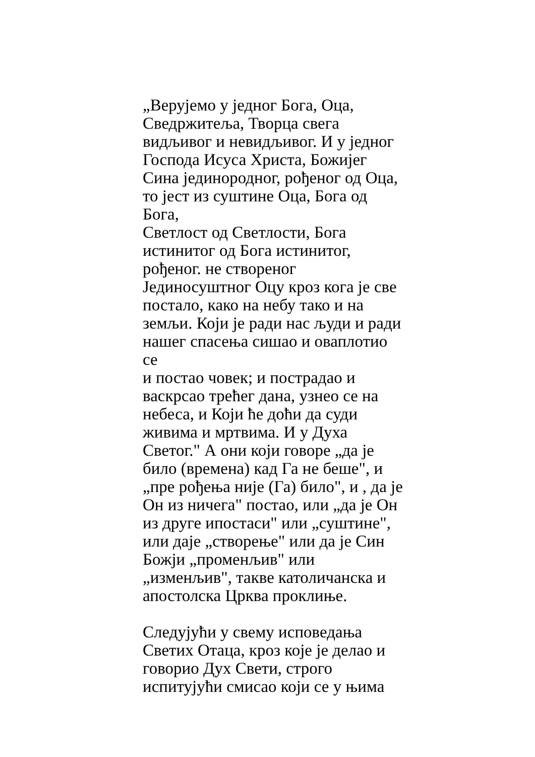„Верујемо у једног Бога, Оца,
Сведржитеља, Творца свега
видљивог и невидљивог. И у једног
Господа Исуса Христа, Божијег
Сина јединородног, рођеног од Оца,
то јест из суштине Оца, Бога од Бога,
Светлост од Светлости, Бога
истинитог од Бога истинитог,
рођеног. не створеног
Јединосуштног Оцу кроз кога је све
постало, како на небу тако и на
земљи. Који је ради нас људи и ради
нашег спасења сишао и оваплотио се
и постао човек; и пострадао и
васкрсао трећег дана, узнео се на
небеса, и Који ће доћи да суди
живима и мртвима. И у Духа
Светог." А они који говоре „да је
било (времена) кад Га не беше", и
„пре рођења није (Га) било", и , да је
Он из ничега" постао, или „да је Он
из друге ипостаси" или „суштине",
или даје „створење" или да је Син
Божји „променљив" или
„изменљив", такве католичанска и
апостолска Црква проклиње.
Следујући у свему исповедања
Светих Отаца, кроз које је делао и
говорио Дух Свети, строго
испитујући смисао који се у њима